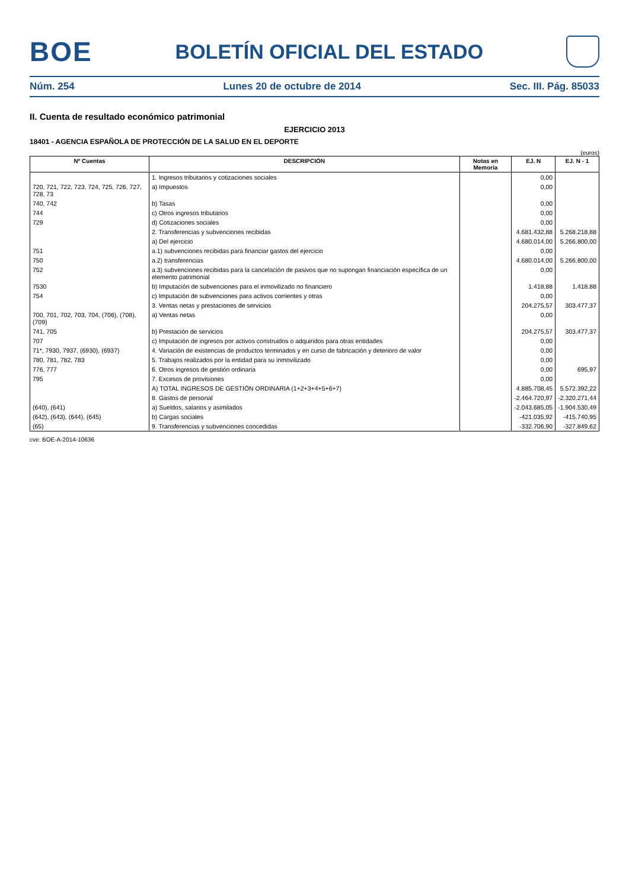BOE
BOLETÍN OFICIAL DEL ESTADO
Núm. 254 Lunes 20 de octubre de 2014 Sec. III. Pág. 85033
II. Cuenta de resultado económico patrimonial
EJERCICIO 2013
18401 - AGENCIA ESPAÑOLA DE PROTECCIÓN DE LA SALUD EN EL DEPORTE
(euros)
| Nº Cuentas | DESCRIPCIÓN | Notas en Memoria | EJ. N | EJ. N - 1 |
| --- | --- | --- | --- | --- |
| | 1. Ingresos tributarios y cotizaciones sociales | | 0,00 | |
| 720, 721, 722, 723, 724, 725, 726, 727, 728, 73 | a) Impuestos | | 0,00 | |
| 740, 742 | b) Tasas | | 0,00 | |
| 744 | c) Otros ingresos tributarios | | 0,00 | |
| 729 | d) Cotizaciones sociales | | 0,00 | |
| | 2. Transferencias y subvenciones recibidas | | 4.681.432,88 | 5.268.218,88 |
| | a) Del ejercicio | | 4.680.014,00 | 5.266.800,00 |
| 751 | a.1) subvenciones recibidas para financiar gastos del ejercicio | | 0,00 | |
| 750 | a.2) transferencias | | 4.680.014,00 | 5.266.800,00 |
| 752 | a.3) subvenciones recibidas para la cancelación de pasivos que no supongan financiación específica de un elemento patrimonial | | 0,00 | |
| 7530 | b) Imputación de subvenciones para el inmovilizado no financiero | | 1.418,88 | 1.418,88 |
| 754 | c) Imputación de subvenciones para activos corrientes y otras | | 0,00 | |
| | 3. Ventas netas y prestaciones de servicios | | 204.275,57 | 303.477,37 |
| 700, 701, 702, 703, 704, (706), (708), (709) | a) Ventas netas | | 0,00 | |
| 741, 705 | b) Prestación de servicios | | 204.275,57 | 303.477,37 |
| 707 | c) Imputación de ingresos por activos construidos o adquiridos para otras entidades | | 0,00 | |
| 71*, 7930, 7937, (6930), (6937) | 4. Variación de existencias de productos terminados y en curso de fabricación y deterioro de valor | | 0,00 | |
| 780, 781, 782, 783 | 5. Trabajos realizados por la entidad para su inmovilizado | | 0,00 | |
| 776, 777 | 6. Otros ingresos de gestión ordinaria | | 0,00 | 695,97 |
| 795 | 7. Excesos de provisiones | | 0,00 | |
| | A) TOTAL INGRESOS DE GESTIÓN ORDINARIA (1+2+3+4+5+6+7) | | 4.885.708,45 | 5.572.392,22 |
| | 8. Gastos de personal | | -2.464.720,97 | -2.320.271,44 |
| (640), (641) | a) Sueldos, salarios y asimilados | | -2.043.685,05 | -1.904.530,49 |
| (642), (643), (644), (645) | b) Cargas sociales | | -421.035,92 | -415.740,95 |
| (65) | 9. Transferencias y subvenciones concedidas | | -332.706,90 | -327.849,62 |
cve: BOE-A-2014-10636